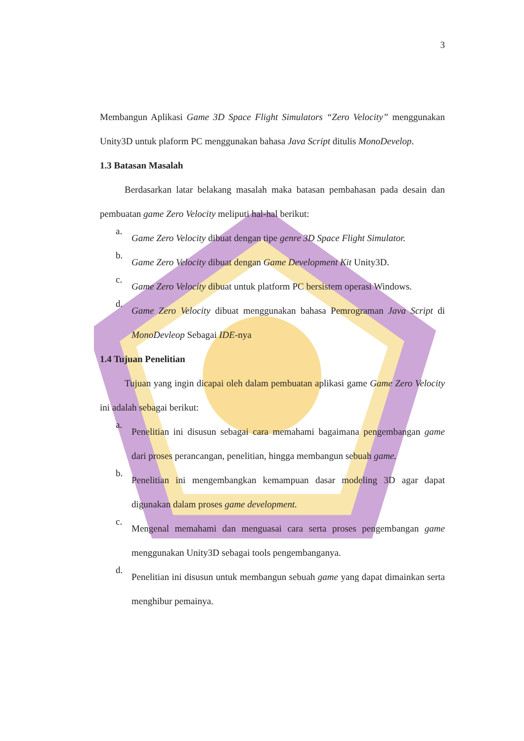3
Membangun Aplikasi Game 3D Space Flight Simulators “Zero Velocity” menggunakan Unity3D untuk plaform PC menggunakan bahasa Java Script ditulis MonoDevelop.
1.3 Batasan Masalah
Berdasarkan latar belakang masalah maka batasan pembahasan pada desain dan pembuatan game Zero Velocity meliputi hal-hal berikut:
a.
Game Zero Velocity dibuat dengan tipe genre 3D Space Flight Simulator.
b.
Game Zero Velocity dibuat dengan Game Development Kit Unity3D.
c.
Game Zero Velocity dibuat untuk platform PC bersistem operasi Windows.
d.
Game Zero Velocity dibuat menggunakan bahasa Pemrograman Java Script di MonoDevleop Sebagai IDE-nya
1.4 Tujuan Penelitian
Tujuan yang ingin dicapai oleh dalam pembuatan aplikasi game Game Zero Velocity ini adalah sebagai berikut:
a.
Penelitian ini disusun sebagai cara memahami bagaimana pengembangan game dari proses perancangan, penelitian, hingga membangun sebuah game.
b.
Penelitian ini mengembangkan kemampuan dasar modeling 3D agar dapat digunakan dalam proses game development.
c.
Mengenal memahami dan menguasai cara serta proses pengembangan game menggunakan Unity3D sebagai tools pengembanganya.
d.
Penelitian ini disusun untuk membangun sebuah game yang dapat dimainkan serta menghibur pemainya.